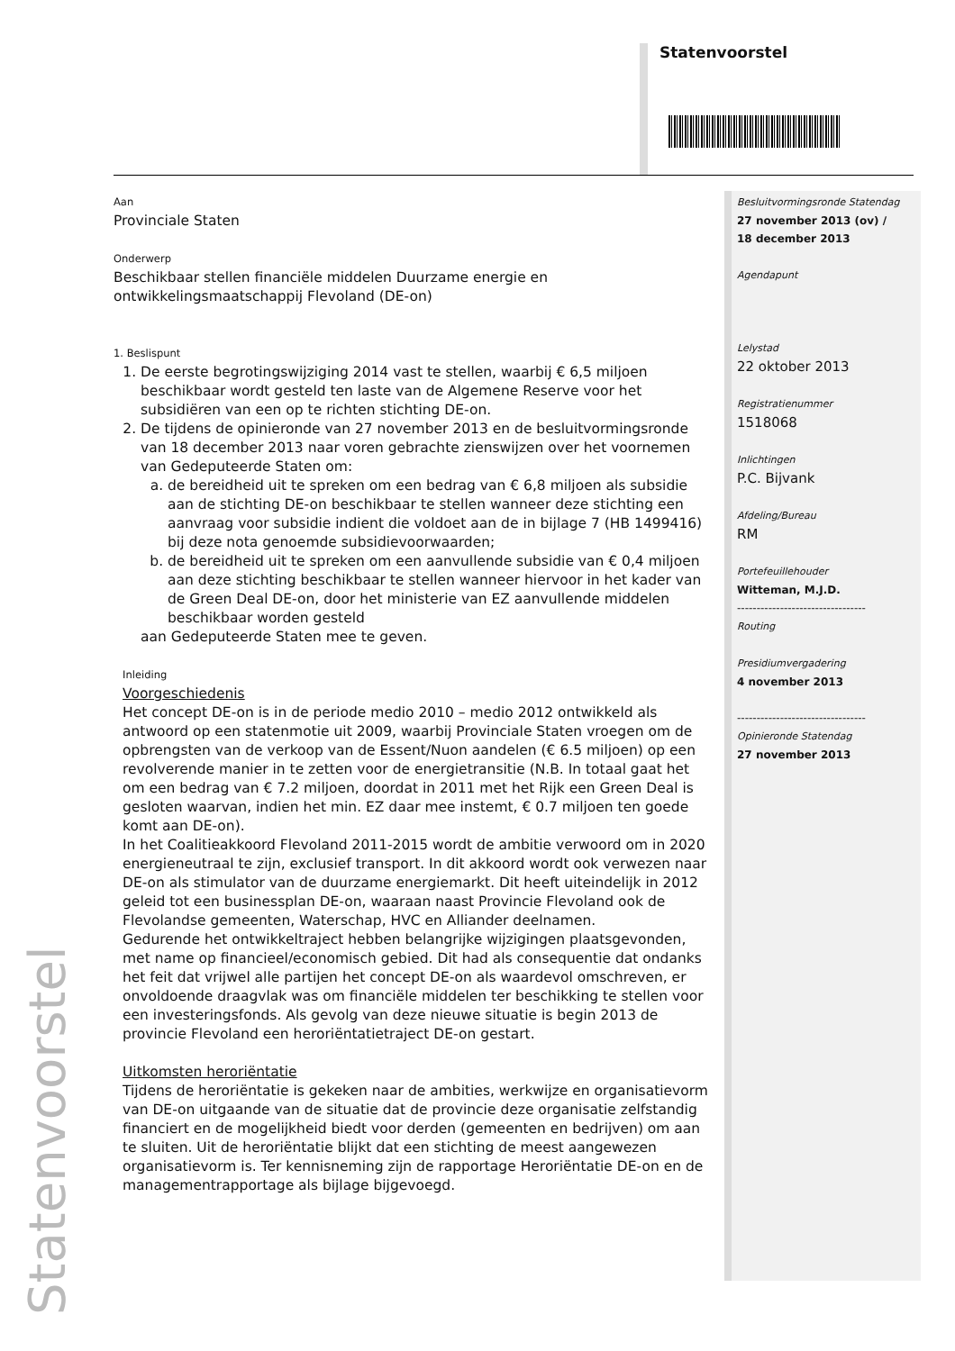Statenvoorstel
Aan
Provinciale Staten
Onderwerp
Beschikbaar stellen financiële middelen Duurzame energie en ontwikkelingsmaatschappij Flevoland (DE-on)
1. Beslispunt
1. De eerste begrotingswijziging 2014 vast te stellen, waarbij € 6,5 miljoen beschikbaar wordt gesteld ten laste van de Algemene Reserve voor het subsidiëren van een op te richten stichting DE-on.
2. De tijdens de opinieronde van 27 november 2013 en de besluitvormingsronde van 18 december 2013 naar voren gebrachte zienswijzen over het voornemen van Gedeputeerde Staten om:
a. de bereidheid uit te spreken om een bedrag van € 6,8 miljoen als subsidie aan de stichting DE-on beschikbaar te stellen wanneer deze stichting een aanvraag voor subsidie indient die voldoet aan de in bijlage 7 (HB 1499416) bij deze nota genoemde subsidievoorwaarden;
b. de bereidheid uit te spreken om een aanvullende subsidie van € 0,4 miljoen aan deze stichting beschikbaar te stellen wanneer hiervoor in het kader van de Green Deal DE-on, door het ministerie van EZ aanvullende middelen beschikbaar worden gesteld
aan Gedeputeerde Staten mee te geven.
Inleiding
Voorgeschiedenis
Het concept DE-on is in de periode medio 2010 – medio 2012 ontwikkeld als antwoord op een statenmotie uit 2009, waarbij Provinciale Staten vroegen om de opbrengsten van de verkoop van de Essent/Nuon aandelen (€ 6.5 miljoen) op een revolverende manier in te zetten voor de energietransitie (N.B. In totaal gaat het om een bedrag van € 7.2 miljoen, doordat in 2011 met het Rijk een Green Deal is gesloten waarvan, indien het min. EZ daar mee instemt, € 0.7 miljoen ten goede komt aan DE-on).
In het Coalitieakkoord Flevoland 2011-2015 wordt de ambitie verwoord om in 2020 energieneutraal te zijn, exclusief transport. In dit akkoord wordt ook verwezen naar DE-on als stimulator van de duurzame energiemarkt. Dit heeft uiteindelijk in 2012 geleid tot een businessplan DE-on, waaraan naast Provincie Flevoland ook de Flevolandse gemeenten, Waterschap, HVC en Alliander deelnamen.
Gedurende het ontwikkeltraject hebben belangrijke wijzigingen plaatsgevonden, met name op financieel/economisch gebied. Dit had als consequentie dat ondanks het feit dat vrijwel alle partijen het concept DE-on als waardevol omschreven, er onvoldoende draagvlak was om financiële middelen ter beschikking te stellen voor een investeringsfonds. Als gevolg van deze nieuwe situatie is begin 2013 de provincie Flevoland een heroriëntatietraject DE-on gestart.
Uitkomsten heroriëntatie
Tijdens de heroriëntatie is gekeken naar de ambities, werkwijze en organisatievorm van DE-on uitgaande van de situatie dat de provincie deze organisatie zelfstandig financiert en de mogelijkheid biedt voor derden (gemeenten en bedrijven) om aan te sluiten. Uit de heroriëntatie blijkt dat een stichting de meest aangewezen organisatievorm is. Ter kennisneming zijn de rapportage Heroriëntatie DE-on en de managementrapportage als bijlage bijgevoegd.
Besluitvormingsronde Statendag
27 november 2013 (ov) /
18 december 2013
Agendapunt
Lelystad
22 oktober 2013
Registratienummer
1518068
Inlichtingen
P.C. Bijvank
Afdeling/Bureau
RM
Portefeuillehouder
Witteman, M.J.D.
---------------------------------
Routing
Presidiumvergadering
4 november 2013
---------------------------------
Opinieronde Statendag
27 november 2013
Statenvoorstel